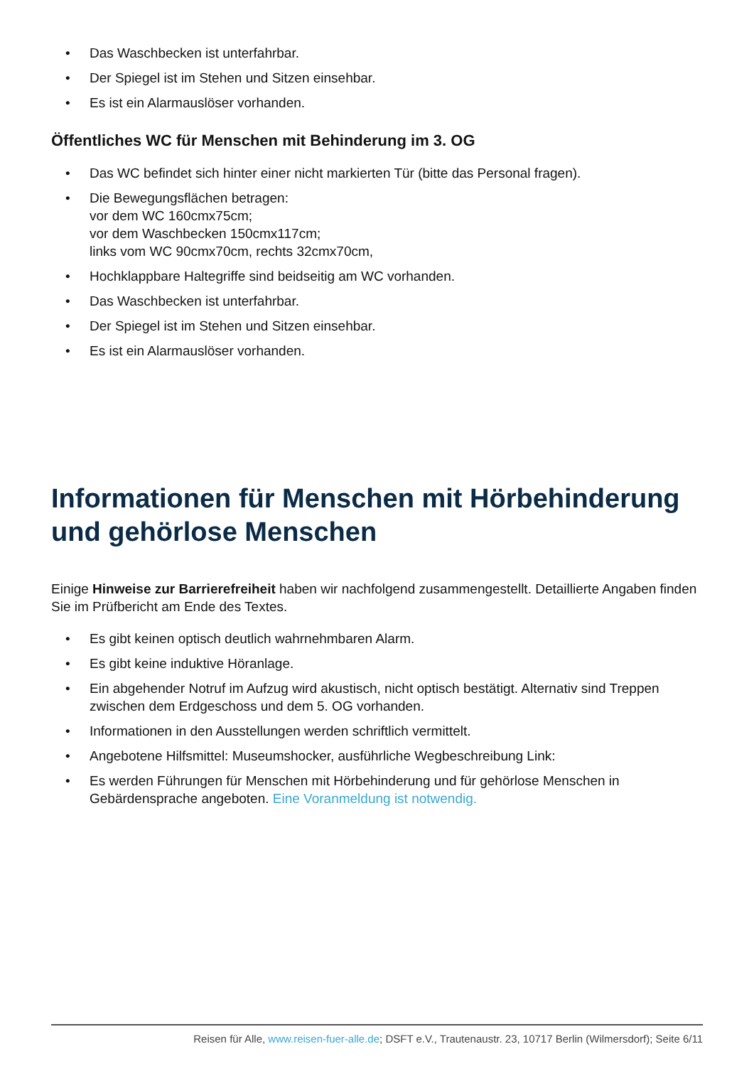• Das Waschbecken ist unterfahrbar.
• Der Spiegel ist im Stehen und Sitzen einsehbar.
• Es ist ein Alarmauslöser vorhanden.
Öffentliches WC für Menschen mit Behinderung im 3. OG
• Das WC befindet sich hinter einer nicht markierten Tür (bitte das Personal fragen).
• Die Bewegungsflächen betragen:
vor dem WC 160cmx75cm;
vor dem Waschbecken 150cmx117cm;
links vom WC 90cmx70cm, rechts 32cmx70cm,
• Hochklappbare Haltegriffe sind beidseitig am WC vorhanden.
• Das Waschbecken ist unterfahrbar.
• Der Spiegel ist im Stehen und Sitzen einsehbar.
• Es ist ein Alarmauslöser vorhanden.
Informationen für Menschen mit Hörbehinderung und gehörlose Menschen
Einige Hinweise zur Barrierefreiheit haben wir nachfolgend zusammengestellt. Detaillierte Angaben finden Sie im Prüfbericht am Ende des Textes.
• Es gibt keinen optisch deutlich wahrnehmbaren Alarm.
• Es gibt keine induktive Höranlage.
• Ein abgehender Notruf im Aufzug wird akustisch, nicht optisch bestätigt. Alternativ sind Treppen zwischen dem Erdgeschoss und dem 5. OG vorhanden.
• Informationen in den Ausstellungen werden schriftlich vermittelt.
• Angebotene Hilfsmittel: Museumshocker, ausführliche Wegbeschreibung Link:
• Es werden Führungen für Menschen mit Hörbehinderung und für gehörlose Menschen in Gebärdensprache angeboten. Eine Voranmeldung ist notwendig.
Reisen für Alle, www.reisen-fuer-alle.de; DSFT e.V., Trautenaustr. 23, 10717 Berlin (Wilmersdorf); Seite 6/11